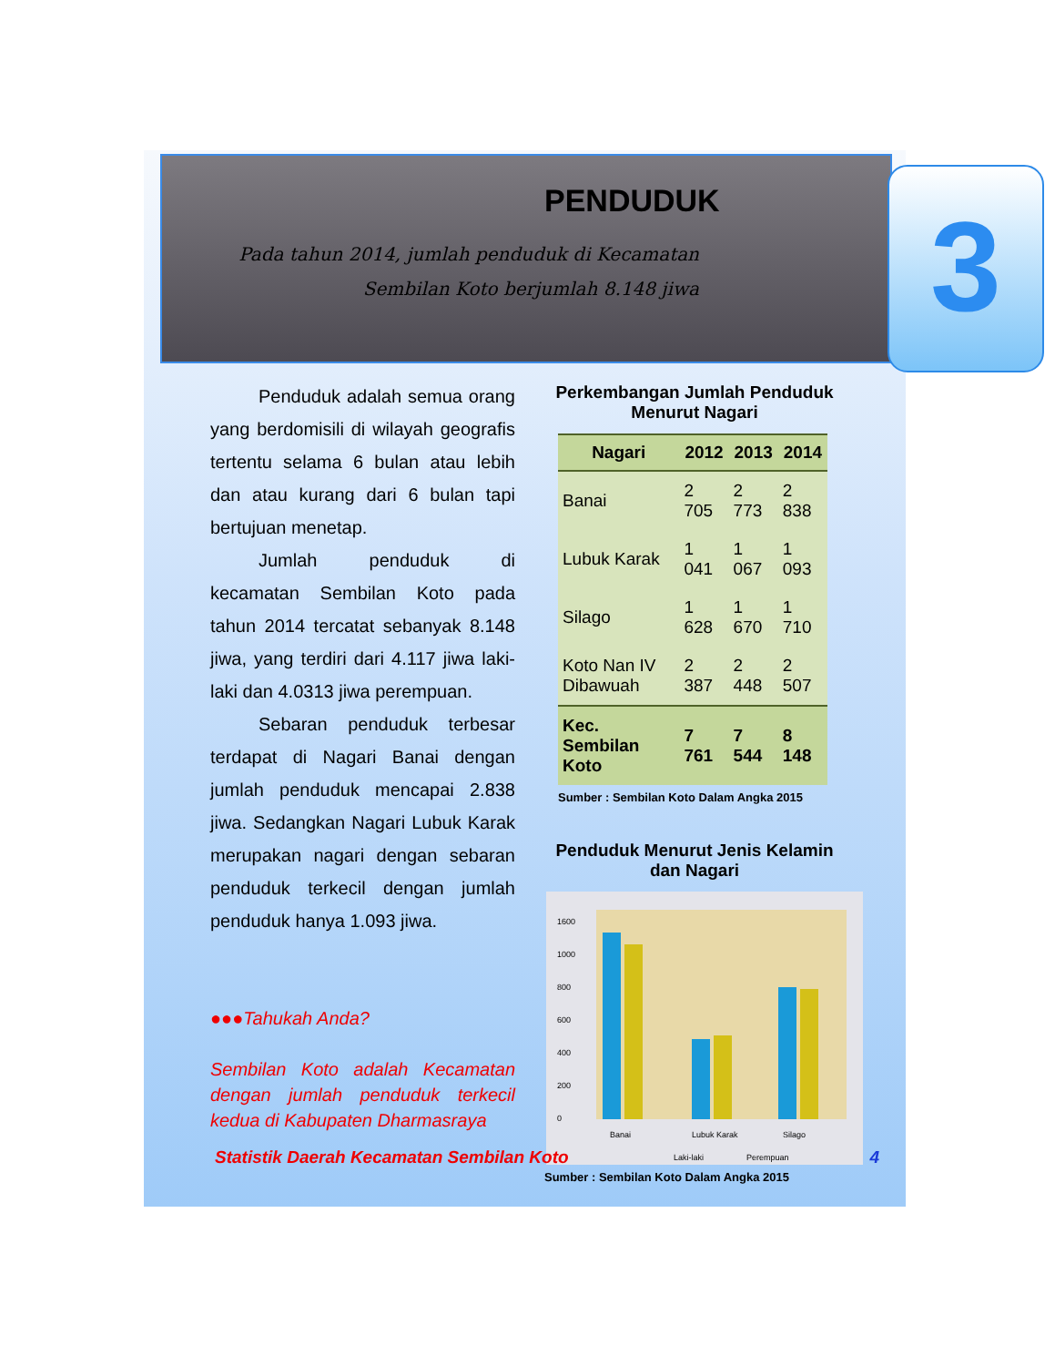PENDUDUK
Pada tahun 2014, jumlah penduduk di Kecamatan Sembilan Koto berjumlah 8.148 jiwa
3
Penduduk adalah semua orang yang berdomisili di wilayah geografis tertentu selama 6 bulan atau lebih dan atau kurang dari 6 bulan tapi bertujuan menetap.
Jumlah penduduk di kecamatan Sembilan Koto pada tahun 2014 tercatat sebanyak 8.148 jiwa, yang terdiri dari 4.117 jiwa laki-laki dan 4.0313 jiwa perempuan.
Sebaran penduduk terbesar terdapat di Nagari Banai dengan jumlah penduduk mencapai 2.838 jiwa. Sedangkan Nagari Lubuk Karak merupakan nagari dengan sebaran penduduk terkecil dengan jumlah penduduk hanya 1.093 jiwa.
●●●Tahukah Anda?
Sembilan Koto adalah Kecamatan dengan jumlah penduduk terkecil kedua di Kabupaten Dharmasraya
Perkembangan Jumlah Penduduk Menurut Nagari
| Nagari | 2012 | 2013 | 2014 |
| --- | --- | --- | --- |
| Banai | 2 705 | 2 773 | 2 838 |
| Lubuk Karak | 1 041 | 1 067 | 1 093 |
| Silago | 1 628 | 1 670 | 1 710 |
| Koto Nan IV Dibawuah | 2 387 | 2 448 | 2 507 |
| Kec. Sembilan Koto | 7 761 | 7 544 | 8 148 |
Sumber : Sembilan Koto Dalam Angka 2015
Penduduk Menurut Jenis Kelamin dan Nagari
0
200
400
600
800
1000
1600
Banai
Lubuk Karak
Silago
Laki-laki
Perempuan
Sumber : Sembilan Koto Dalam Angka 2015
Statistik Daerah Kecamatan Sembilan Koto 4